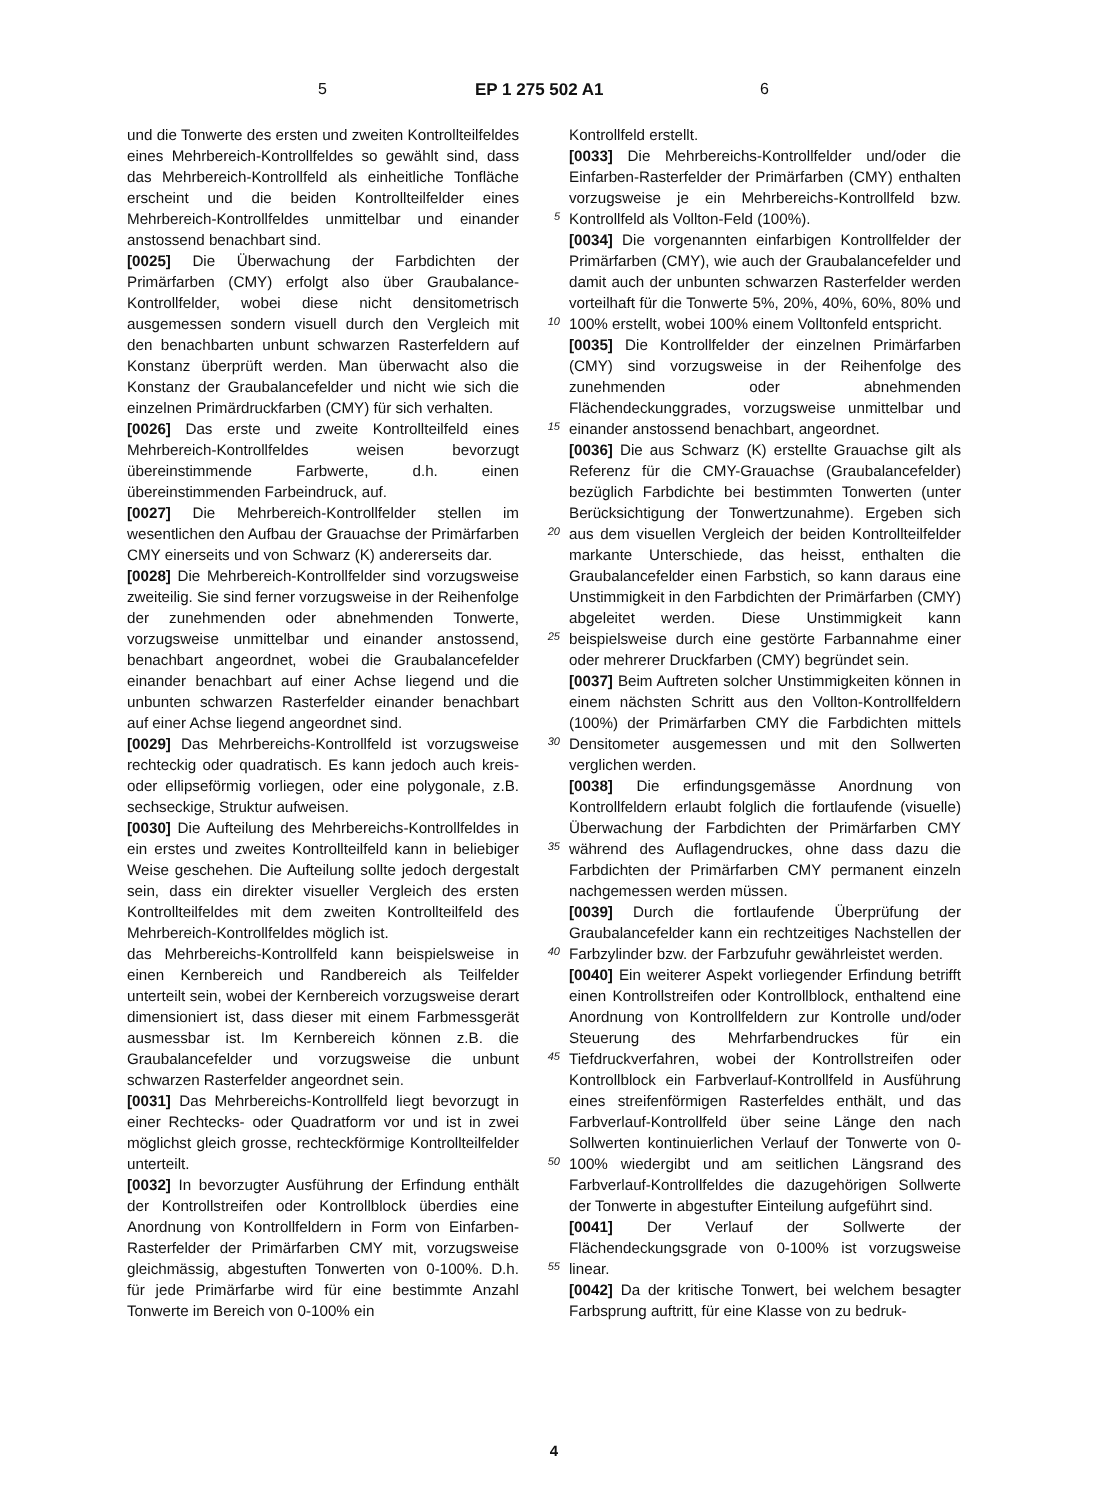5 EP 1 275 502 A1 6
und die Tonwerte des ersten und zweiten Kontrollteilfeldes eines Mehrbereich-Kontrollfeldes so gewählt sind, dass das Mehrbereich-Kontrollfeld als einheitliche Tonfläche erscheint und die beiden Kontrollteilfelder eines Mehrbereich-Kontrollfeldes unmittelbar und einander anstossend benachbart sind.
[0025] Die Überwachung der Farbdichten der Primärfarben (CMY) erfolgt also über Graubalance-Kontrollfelder, wobei diese nicht densitometrisch ausgemessen sondern visuell durch den Vergleich mit den benachbarten unbunt schwarzen Rasterfeldern auf Konstanz überprüft werden. Man überwacht also die Konstanz der Graubalancefelder und nicht wie sich die einzelnen Primärdruckfarben (CMY) für sich verhalten.
[0026] Das erste und zweite Kontrollteilfeld eines Mehrbereich-Kontrollfeldes weisen bevorzugt übereinstimmende Farbwerte, d.h. einen übereinstimmenden Farbeindruck, auf.
[0027] Die Mehrbereich-Kontrollfelder stellen im wesentlichen den Aufbau der Grauachse der Primärfarben CMY einerseits und von Schwarz (K) andererseits dar.
[0028] Die Mehrbereich-Kontrollfelder sind vorzugsweise zweiteilig. Sie sind ferner vorzugsweise in der Reihenfolge der zunehmenden oder abnehmenden Tonwerte, vorzugsweise unmittelbar und einander anstossend, benachbart angeordnet, wobei die Graubalancefelder einander benachbart auf einer Achse liegend und die unbunten schwarzen Rasterfelder einander benachbart auf einer Achse liegend angeordnet sind.
[0029] Das Mehrbereichs-Kontrollfeld ist vorzugsweise rechteckig oder quadratisch. Es kann jedoch auch kreis- oder ellipseförmig vorliegen, oder eine polygonale, z.B. sechseckige, Struktur aufweisen.
[0030] Die Aufteilung des Mehrbereichs-Kontrollfeldes in ein erstes und zweites Kontrollteilfeld kann in beliebiger Weise geschehen. Die Aufteilung sollte jedoch dergestalt sein, dass ein direkter visueller Vergleich des ersten Kontrollteilfeldes mit dem zweiten Kontrollteilfeld des Mehrbereich-Kontrollfeldes möglich ist.
das Mehrbereichs-Kontrollfeld kann beispielsweise in einen Kernbereich und Randbereich als Teilfelder unterteilt sein, wobei der Kernbereich vorzugsweise derart dimensioniert ist, dass dieser mit einem Farbmessgerät ausmessbar ist. Im Kernbereich können z.B. die Graubalancefelder und vorzugsweise die unbunt schwarzen Rasterfelder angeordnet sein.
[0031] Das Mehrbereichs-Kontrollfeld liegt bevorzugt in einer Rechtecks- oder Quadratform vor und ist in zwei möglichst gleich grosse, rechteckförmige Kontrollteilfelder unterteilt.
[0032] In bevorzugter Ausführung der Erfindung enthält der Kontrollstreifen oder Kontrollblock überdies eine Anordnung von Kontrollfeldern in Form von Einfarben-Rasterfelder der Primärfarben CMY mit, vorzugsweise gleichmässig, abgestuften Tonwerten von 0-100%. D.h. für jede Primärfarbe wird für eine bestimmte Anzahl Tonwerte im Bereich von 0-100% ein
5
10
15
20
25
30
35
40
45
50
55
Kontrollfeld erstellt.
[0033] Die Mehrbereichs-Kontrollfelder und/oder die Einfarben-Rasterfelder der Primärfarben (CMY) enthalten vorzugsweise je ein Mehrbereichs-Kontrollfeld bzw. Kontrollfeld als Vollton-Feld (100%).
[0034] Die vorgenannten einfarbigen Kontrollfelder der Primärfarben (CMY), wie auch der Graubalancefelder und damit auch der unbunten schwarzen Rasterfelder werden vorteilhaft für die Tonwerte 5%, 20%, 40%, 60%, 80% und 100% erstellt, wobei 100% einem Volltonfeld entspricht.
[0035] Die Kontrollfelder der einzelnen Primärfarben (CMY) sind vorzugsweise in der Reihenfolge des zunehmenden oder abnehmenden Flächendeckunggrades, vorzugsweise unmittelbar und einander anstossend benachbart, angeordnet.
[0036] Die aus Schwarz (K) erstellte Grauachse gilt als Referenz für die CMY-Grauachse (Graubalancefelder) bezüglich Farbdichte bei bestimmten Tonwerten (unter Berücksichtigung der Tonwertzunahme). Ergeben sich aus dem visuellen Vergleich der beiden Kontrollteilfelder markante Unterschiede, das heisst, enthalten die Graubalancefelder einen Farbstich, so kann daraus eine Unstimmigkeit in den Farbdichten der Primärfarben (CMY) abgeleitet werden. Diese Unstimmigkeit kann beispielsweise durch eine gestörte Farbannahme einer oder mehrerer Druckfarben (CMY) begründet sein.
[0037] Beim Auftreten solcher Unstimmigkeiten können in einem nächsten Schritt aus den Vollton-Kontrollfeldern (100%) der Primärfarben CMY die Farbdichten mittels Densitometer ausgemessen und mit den Sollwerten verglichen werden.
[0038] Die erfindungsgemässe Anordnung von Kontrollfeldern erlaubt folglich die fortlaufende (visuelle) Überwachung der Farbdichten der Primärfarben CMY während des Auflagendruckes, ohne dass dazu die Farbdichten der Primärfarben CMY permanent einzeln nachgemessen werden müssen.
[0039] Durch die fortlaufende Überprüfung der Graubalancefelder kann ein rechtzeitiges Nachstellen der Farbzylinder bzw. der Farbzufuhr gewährleistet werden.
[0040] Ein weiterer Aspekt vorliegender Erfindung betrifft einen Kontrollstreifen oder Kontrollblock, enthaltend eine Anordnung von Kontrollfeldern zur Kontrolle und/oder Steuerung des Mehrfarbendruckes für ein Tiefdruckverfahren, wobei der Kontrollstreifen oder Kontrollblock ein Farbverlauf-Kontrollfeld in Ausführung eines streifenförmigen Rasterfeldes enthält, und das Farbverlauf-Kontrollfeld über seine Länge den nach Sollwerten kontinuierlichen Verlauf der Tonwerte von 0-100% wiedergibt und am seitlichen Längsrand des Farbverlauf-Kontrollfeldes die dazugehörigen Sollwerte der Tonwerte in abgestufter Einteilung aufgeführt sind.
[0041] Der Verlauf der Sollwerte der Flächendeckungsgrade von 0-100% ist vorzugsweise linear.
[0042] Da der kritische Tonwert, bei welchem besagter Farbsprung auftritt, für eine Klasse von zu bedruk-
4